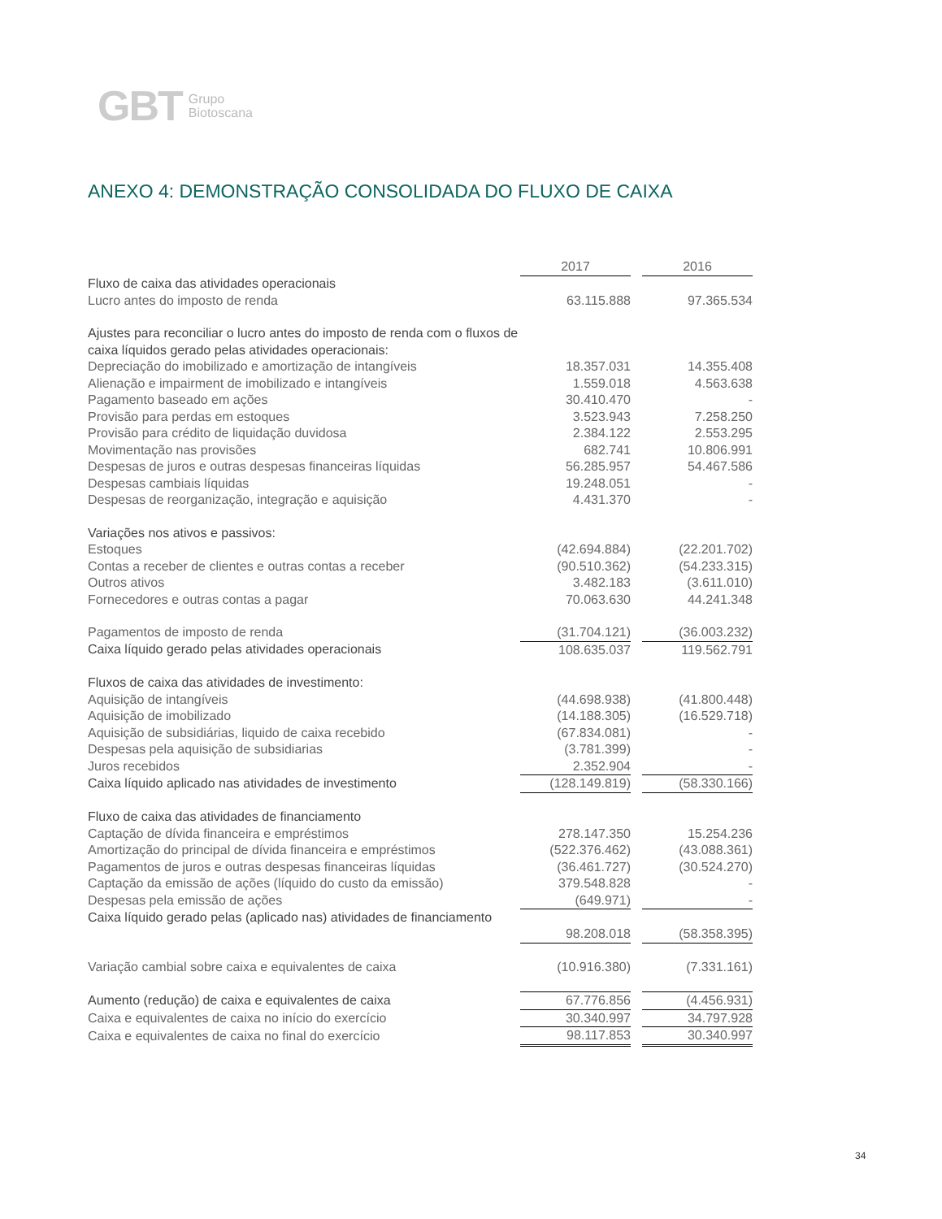GBT Grupo
Biotoscana
ANEXO 4: DEMONSTRAÇÃO CONSOLIDADA DO FLUXO DE CAIXA
| | 2017 | | 2016 |
| Fluxo de caixa das atividades operacionais | | | |
| Lucro antes do imposto de renda | 63.115.888 | | 97.365.534 |
| Ajustes para reconciliar o lucro antes do imposto de renda com o fluxos de caixa líquidos gerado pelas atividades operacionais: | | | |
| Depreciação do imobilizado e amortização de intangíveis | 18.357.031 | | 14.355.408 |
| Alienação e impairment de imobilizado e intangíveis | 1.559.018 | | 4.563.638 |
| Pagamento baseado em ações | 30.410.470 | | - |
| Provisão para perdas em estoques | 3.523.943 | | 7.258.250 |
| Provisão para crédito de liquidação duvidosa | 2.384.122 | | 2.553.295 |
| Movimentação nas provisões | 682.741 | | 10.806.991 |
| Despesas de juros e outras despesas financeiras líquidas | 56.285.957 | | 54.467.586 |
| Despesas cambiais líquidas | 19.248.051 | | - |
| Despesas de reorganização, integração e aquisição | 4.431.370 | | - |
| Variações nos ativos e passivos: | | | |
| Estoques | (42.694.884) | | (22.201.702) |
| Contas a receber de clientes e outras contas a receber | (90.510.362) | | (54.233.315) |
| Outros ativos | 3.482.183 | | (3.611.010) |
| Fornecedores e outras contas a pagar | 70.063.630 | | 44.241.348 |
| Pagamentos de imposto de renda | (31.704.121) | | (36.003.232) |
| Caixa líquido gerado pelas atividades operacionais | 108.635.037 | | 119.562.791 |
| Fluxos de caixa das atividades de investimento: | | | |
| Aquisição de intangíveis | (44.698.938) | | (41.800.448) |
| Aquisição de imobilizado | (14.188.305) | | (16.529.718) |
| Aquisição de subsidiárias, liquido de caixa recebido | (67.834.081) | | - |
| Despesas pela aquisição de subsidiarias | (3.781.399) | | - |
| Juros recebidos | 2.352.904 | | - |
| Caixa líquido aplicado nas atividades de investimento | (128.149.819) | | (58.330.166) |
| Fluxo de caixa das atividades de financiamento | | | |
| Captação de dívida financeira e empréstimos | 278.147.350 | | 15.254.236 |
| Amortização do principal de dívida financeira e empréstimos | (522.376.462) | | (43.088.361) |
| Pagamentos de juros e outras despesas financeiras líquidas | (36.461.727) | | (30.524.270) |
| Captação da emissão de ações (líquido do custo da emissão) | 379.548.828 | | - |
| Despesas pela emissão de ações | (649.971) | | - |
| Caixa líquido gerado pelas (aplicado nas) atividades de financiamento | | | |
| | 98.208.018 | | (58.358.395) |
| Variação cambial sobre caixa e equivalentes de caixa | (10.916.380) | | (7.331.161) |
| Aumento (redução) de caixa e equivalentes de caixa | 67.776.856 | | (4.456.931) |
| Caixa e equivalentes de caixa no início do exercício | 30.340.997 | | 34.797.928 |
| Caixa e equivalentes de caixa no final do exercício | 98.117.853 | | 30.340.997 |
34